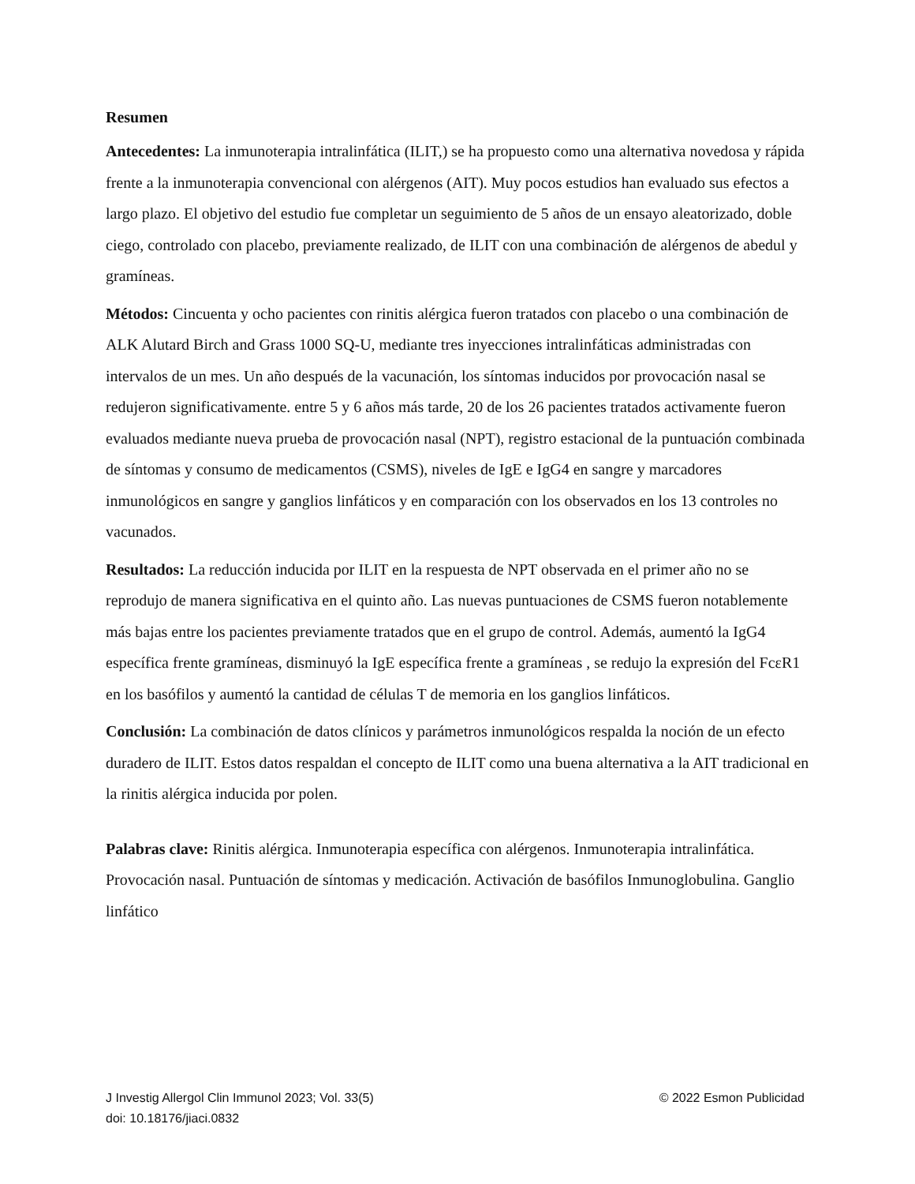Resumen
Antecedentes: La inmunoterapia intralinfática (ILIT,) se ha propuesto como una alternativa novedosa y rápida frente a la inmunoterapia convencional con alérgenos (AIT). Muy pocos estudios han evaluado sus efectos a largo plazo. El objetivo del estudio fue completar un seguimiento de 5 años de un ensayo aleatorizado, doble ciego, controlado con placebo, previamente realizado, de ILIT con una combinación de alérgenos de abedul y gramíneas.
Métodos: Cincuenta y ocho pacientes con rinitis alérgica fueron tratados con placebo o una combinación de ALK Alutard Birch and Grass 1000 SQ-U, mediante tres inyecciones intralinfáticas administradas con intervalos de un mes. Un año después de la vacunación, los síntomas inducidos por provocación nasal se redujeron significativamente. entre 5 y 6 años más tarde, 20 de los 26 pacientes tratados activamente fueron evaluados mediante nueva prueba de provocación nasal (NPT), registro estacional de la puntuación combinada de síntomas y consumo de medicamentos (CSMS), niveles de IgE e IgG4 en sangre y marcadores inmunológicos en sangre y ganglios linfáticos y en comparación con los observados en los 13 controles no vacunados.
Resultados: La reducción inducida por ILIT en la respuesta de NPT observada en el primer año no se reprodujo de manera significativa en el quinto año. Las nuevas puntuaciones de CSMS fueron notablemente más bajas entre los pacientes previamente tratados que en el grupo de control. Además, aumentó la IgG4 específica frente gramíneas, disminuyó la IgE específica frente a gramíneas , se redujo la expresión del FcεR1 en los basófilos y aumentó la cantidad de células T de memoria en los ganglios linfáticos.
Conclusión: La combinación de datos clínicos y parámetros inmunológicos respalda la noción de un efecto duradero de ILIT. Estos datos respaldan el concepto de ILIT como una buena alternativa a la AIT tradicional en la rinitis alérgica inducida por polen.
Palabras clave: Rinitis alérgica. Inmunoterapia específica con alérgenos. Inmunoterapia intralinfática. Provocación nasal. Puntuación de síntomas y medicación. Activación de basófilos Inmunoglobulina. Ganglio linfático
J Investig Allergol Clin Immunol 2023; Vol. 33(5) © 2022 Esmon Publicidad
doi: 10.18176/jiaci.0832